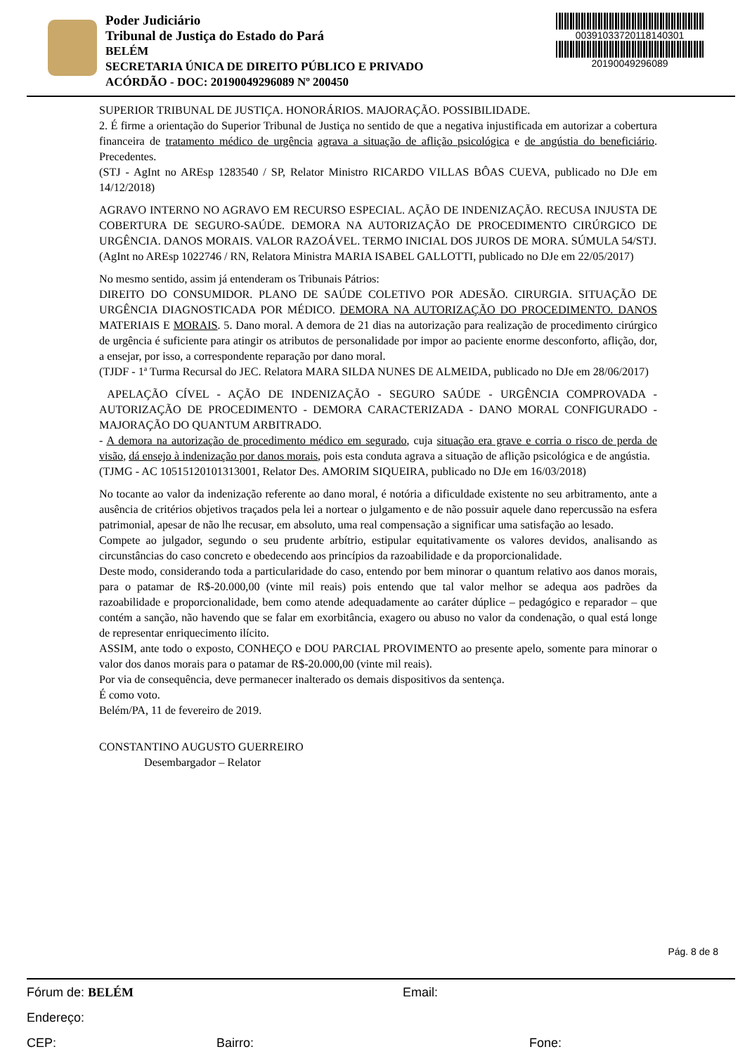Poder Judiciário
Tribunal de Justiça do Estado do Pará
BELÉM
SECRETARIA ÚNICA DE DIREITO PÚBLICO E PRIVADO
ACÓRDÃO - DOC: 20190049296089 Nº 200450
00391033720118140301
20190049296089
SUPERIOR TRIBUNAL DE JUSTIÇA. HONORÁRIOS. MAJORAÇÃO. POSSIBILIDADE.
2. É firme a orientação do Superior Tribunal de Justiça no sentido de que a negativa injustificada em autorizar a cobertura financeira de tratamento médico de urgência agrava a situação de aflição psicológica e de angústia do beneficiário. Precedentes.
(STJ - AgInt no AREsp 1283540 / SP, Relator Ministro RICARDO VILLAS BÔAS CUEVA, publicado no DJe em 14/12/2018)
AGRAVO INTERNO NO AGRAVO EM RECURSO ESPECIAL. AÇÃO DE INDENIZAÇÃO. RECUSA INJUSTA DE COBERTURA DE SEGURO-SAÚDE. DEMORA NA AUTORIZAÇÃO DE PROCEDIMENTO CIRÚRGICO DE URGÊNCIA. DANOS MORAIS. VALOR RAZOÁVEL. TERMO INICIAL DOS JUROS DE MORA. SÚMULA 54/STJ.
(AgInt no AREsp 1022746 / RN, Relatora Ministra MARIA ISABEL GALLOTTI, publicado no DJe em 22/05/2017)
No mesmo sentido, assim já entenderam os Tribunais Pátrios:
DIREITO DO CONSUMIDOR. PLANO DE SAÚDE COLETIVO POR ADESÃO. CIRURGIA. SITUAÇÃO DE URGÊNCIA DIAGNOSTICADA POR MÉDICO. DEMORA NA AUTORIZAÇÃO DO PROCEDIMENTO. DANOS MATERIAIS E MORAIS. 5. Dano moral. A demora de 21 dias na autorização para realização de procedimento cirúrgico de urgência é suficiente para atingir os atributos de personalidade por impor ao paciente enorme desconforto, aflição, dor, a ensejar, por isso, a correspondente reparação por dano moral.
(TJDF - 1ª Turma Recursal do JEC. Relatora MARA SILDA NUNES DE ALMEIDA, publicado no DJe em 28/06/2017)
APELAÇÃO CÍVEL - AÇÃO DE INDENIZAÇÃO - SEGURO SAÚDE - URGÊNCIA COMPROVADA - AUTORIZAÇÃO DE PROCEDIMENTO - DEMORA CARACTERIZADA - DANO MORAL CONFIGURADO - MAJORAÇÃO DO QUANTUM ARBITRADO.
- A demora na autorização de procedimento médico em segurado, cuja situação era grave e corria o risco de perda de visão, dá ensejo à indenização por danos morais, pois esta conduta agrava a situação de aflição psicológica e de angústia.
(TJMG - AC 10515120101313001, Relator Des. AMORIM SIQUEIRA, publicado no DJe em 16/03/2018)
No tocante ao valor da indenização referente ao dano moral, é notória a dificuldade existente no seu arbitramento, ante a ausência de critérios objetivos traçados pela lei a nortear o julgamento e de não possuir aquele dano repercussão na esfera patrimonial, apesar de não lhe recusar, em absoluto, uma real compensação a significar uma satisfação ao lesado.
Compete ao julgador, segundo o seu prudente arbítrio, estipular equitativamente os valores devidos, analisando as circunstâncias do caso concreto e obedecendo aos princípios da razoabilidade e da proporcionalidade.
Deste modo, considerando toda a particularidade do caso, entendo por bem minorar o quantum relativo aos danos morais, para o patamar de R$-20.000,00 (vinte mil reais) pois entendo que tal valor melhor se adequa aos padrões da razoabilidade e proporcionalidade, bem como atende adequadamente ao caráter dúplice – pedagógico e reparador – que contém a sanção, não havendo que se falar em exorbitância, exagero ou abuso no valor da condenação, o qual está longe de representar enriquecimento ilícito.
ASSIM, ante todo o exposto, CONHEÇO e DOU PARCIAL PROVIMENTO ao presente apelo, somente para minorar o valor dos danos morais para o patamar de R$-20.000,00 (vinte mil reais).
Por via de consequência, deve permanecer inalterado os demais dispositivos da sentença.
É como voto.
Belém/PA, 11 de fevereiro de 2019.
CONSTANTINO AUGUSTO GUERREIRO
Desembargador – Relator
Pág. 8 de 8
Fórum de: BELÉM Email:
Endereço:
CEP: Bairro: Fone: